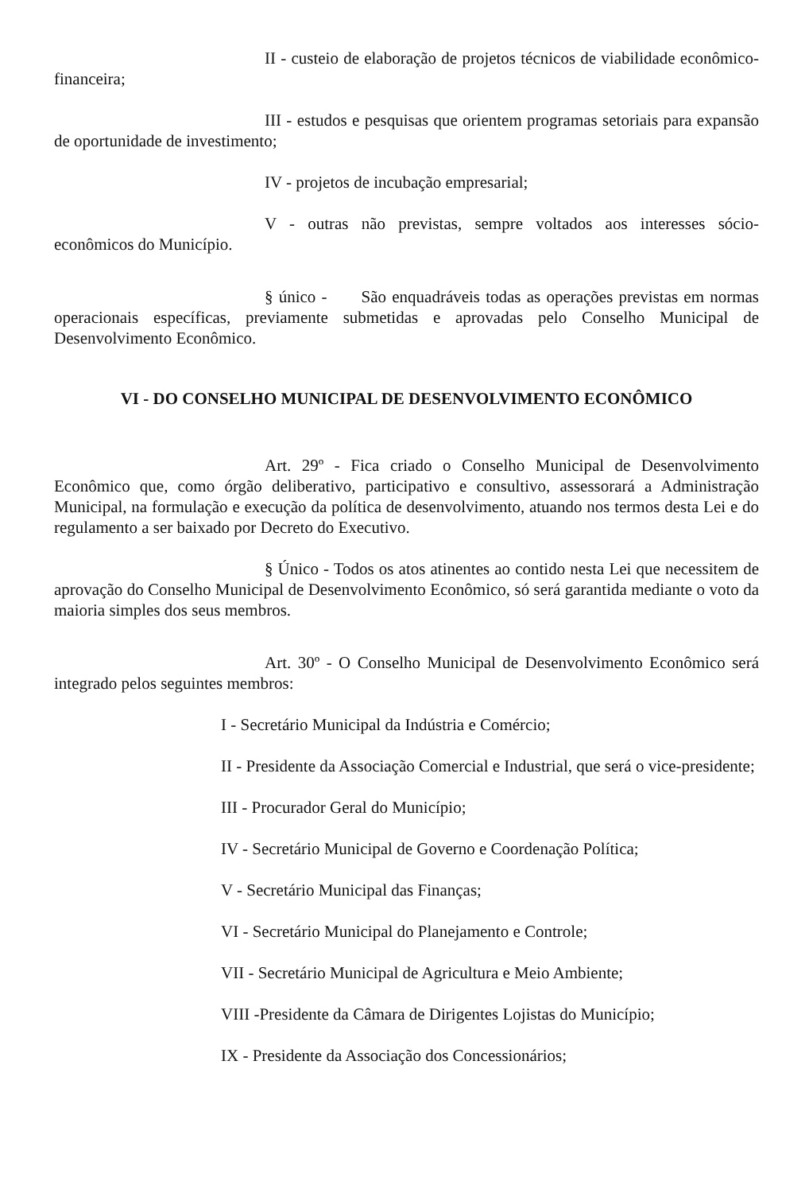II - custeio de elaboração de projetos técnicos de viabilidade econômico-financeira;
III - estudos e pesquisas que orientem programas setoriais para expansão de oportunidade de investimento;
IV - projetos de incubação empresarial;
V - outras não previstas, sempre voltados aos interesses sócio-econômicos do Município.
§ único - São enquadráveis todas as operações previstas em normas operacionais específicas, previamente submetidas e aprovadas pelo Conselho Municipal de Desenvolvimento Econômico.
VI - DO CONSELHO MUNICIPAL DE DESENVOLVIMENTO ECONÔMICO
Art. 29º - Fica criado o Conselho Municipal de Desenvolvimento Econômico que, como órgão deliberativo, participativo e consultivo, assessorará a Administração Municipal, na formulação e execução da política de desenvolvimento, atuando nos termos desta Lei e do regulamento a ser baixado por Decreto do Executivo.
§ Único - Todos os atos atinentes ao contido nesta Lei que necessitem de aprovação do Conselho Municipal de Desenvolvimento Econômico, só será garantida mediante o voto da maioria simples dos seus membros.
Art. 30º - O Conselho Municipal de Desenvolvimento Econômico será integrado pelos seguintes membros:
I - Secretário Municipal da Indústria e Comércio;
II - Presidente da Associação Comercial e Industrial, que será o vice-presidente;
III - Procurador Geral do Município;
IV - Secretário Municipal de Governo e Coordenação Política;
V - Secretário Municipal das Finanças;
VI - Secretário Municipal do Planejamento e Controle;
VII - Secretário Municipal de Agricultura e Meio Ambiente;
VIII -Presidente da Câmara de Dirigentes Lojistas do Município;
IX - Presidente da Associação dos Concessionários;